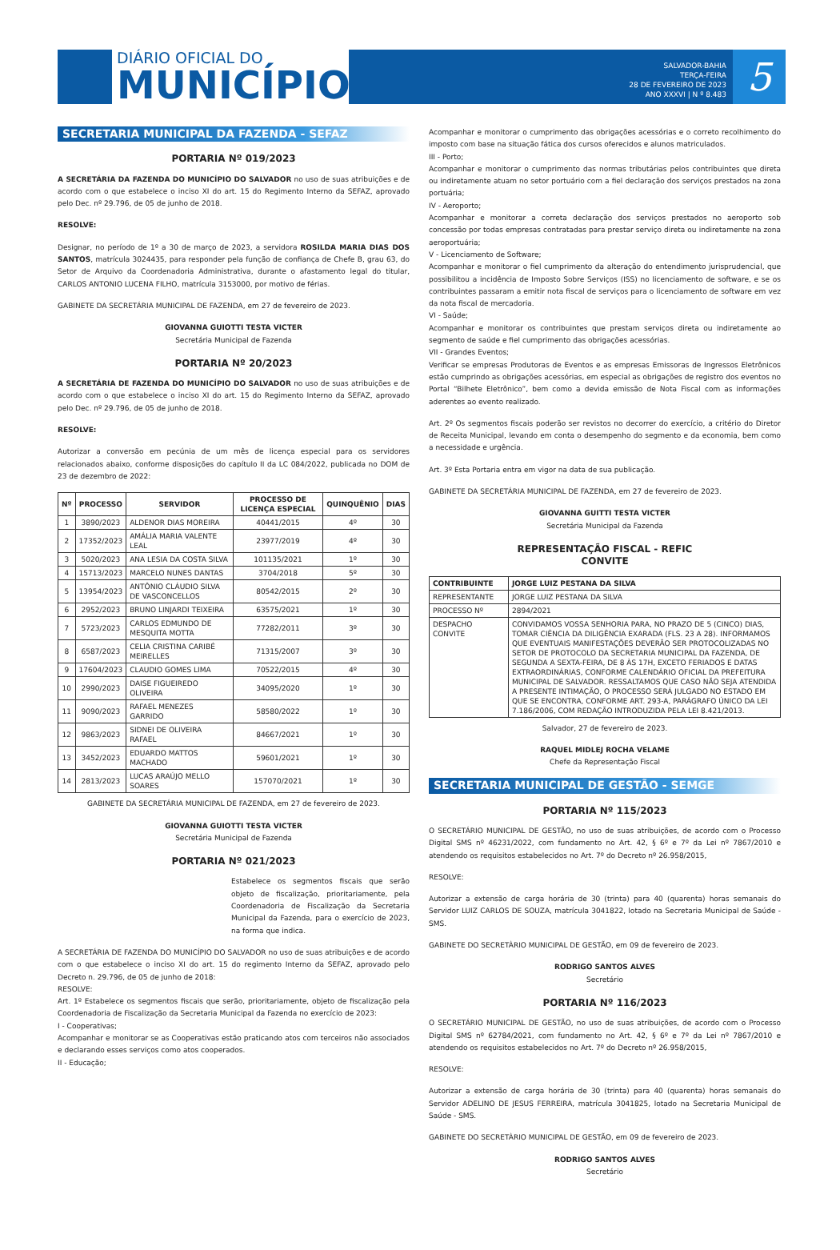DIÁRIO OFICIAL DO
MUNICÍPIO
SALVADOR-BAHIA
TERÇA-FEIRA
28 DE FEVEREIRO DE 2023
ANO XXXVI | N º 8.483
5
SECRETARIA MUNICIPAL DA FAZENDA - SEFAZ
PORTARIA Nº 019/2023
A SECRETÁRIA DA FAZENDA DO MUNICÍPIO DO SALVADOR no uso de suas atribuições e de acordo com o que estabelece o inciso XI do art. 15 do Regimento Interno da SEFAZ, aprovado pelo Dec. nº 29.796, de 05 de junho de 2018.
RESOLVE:
Designar, no período de 1º a 30 de março de 2023, a servidora ROSILDA MARIA DIAS DOS SANTOS, matrícula 3024435, para responder pela função de confiança de Chefe B, grau 63, do Setor de Arquivo da Coordenadoria Administrativa, durante o afastamento legal do titular, CARLOS ANTONIO LUCENA FILHO, matrícula 3153000, por motivo de férias.
GABINETE DA SECRETÁRIA MUNICIPAL DE FAZENDA, em 27 de fevereiro de 2023.
GIOVANNA GUIOTTI TESTA VICTER
Secretária Municipal de Fazenda
PORTARIA Nº 20/2023
A SECRETÁRIA DE FAZENDA DO MUNICÍPIO DO SALVADOR no uso de suas atribuições e de acordo com o que estabelece o inciso XI do art. 15 do Regimento Interno da SEFAZ, aprovado pelo Dec. nº 29.796, de 05 de junho de 2018.
RESOLVE:
Autorizar a conversão em pecúnia de um mês de licença especial para os servidores relacionados abaixo, conforme disposições do capítulo II da LC 084/2022, publicada no DOM de 23 de dezembro de 2022:
| Nº | PROCESSO | SERVIDOR | PROCESSO DE LICENÇA ESPECIAL | QUINQUÊNIO | DIAS |
| --- | --- | --- | --- | --- | --- |
| 1 | 3890/2023 | ALDENOR DIAS MOREIRA | 40441/2015 | 4º | 30 |
| 2 | 17352/2023 | AMÁLIA MARIA VALENTE LEAL | 23977/2019 | 4º | 30 |
| 3 | 5020/2023 | ANA LESIA DA COSTA SILVA | 101135/2021 | 1º | 30 |
| 4 | 15713/2023 | MARCELO NUNES DANTAS | 3704/2018 | 5º | 30 |
| 5 | 13954/2023 | ANTÔNIO CLÁUDIO SILVA DE VASCONCELLOS | 80542/2015 | 2º | 30 |
| 6 | 2952/2023 | BRUNO LINJARDI TEIXEIRA | 63575/2021 | 1º | 30 |
| 7 | 5723/2023 | CARLOS EDMUNDO DE MESQUITA MOTTA | 77282/2011 | 3º | 30 |
| 8 | 6587/2023 | CELIA CRISTINA CARIBÉ MEIRELLES | 71315/2007 | 3º | 30 |
| 9 | 17604/2023 | CLAUDIO GOMES LIMA | 70522/2015 | 4º | 30 |
| 10 | 2990/2023 | DAISE FIGUEIREDO OLIVEIRA | 34095/2020 | 1º | 30 |
| 11 | 9090/2023 | RAFAEL MENEZES GARRIDO | 58580/2022 | 1º | 30 |
| 12 | 9863/2023 | SIDNEI DE OLIVEIRA RAFAEL | 84667/2021 | 1º | 30 |
| 13 | 3452/2023 | EDUARDO MATTOS MACHADO | 59601/2021 | 1º | 30 |
| 14 | 2813/2023 | LUCAS ARAÚJO MELLO SOARES | 157070/2021 | 1º | 30 |
GABINETE DA SECRETÁRIA MUNICIPAL DE FAZENDA, em 27 de fevereiro de 2023.
GIOVANNA GUIOTTI TESTA VICTER
Secretária Municipal de Fazenda
PORTARIA Nº 021/2023
Estabelece os segmentos fiscais que serão objeto de fiscalização, prioritariamente, pela Coordenadoria de Fiscalização da Secretaria Municipal da Fazenda, para o exercício de 2023, na forma que indica.
A SECRETÁRIA DE FAZENDA DO MUNICÍPIO DO SALVADOR no uso de suas atribuições e de acordo com o que estabelece o inciso XI do art. 15 do regimento Interno da SEFAZ, aprovado pelo Decreto n. 29.796, de 05 de junho de 2018:
RESOLVE:
Art. 1º Estabelece os segmentos fiscais que serão, prioritariamente, objeto de fiscalização pela Coordenadoria de Fiscalização da Secretaria Municipal da Fazenda no exercício de 2023:
I - Cooperativas;
Acompanhar e monitorar se as Cooperativas estão praticando atos com terceiros não associados e declarando esses serviços como atos cooperados.
II - Educação;
Acompanhar e monitorar o cumprimento das obrigações acessórias e o correto recolhimento do imposto com base na situação fática dos cursos oferecidos e alunos matriculados.
III - Porto;
Acompanhar e monitorar o cumprimento das normas tributárias pelos contribuintes que direta ou indiretamente atuam no setor portuário com a fiel declaração dos serviços prestados na zona portuária;
IV - Aeroporto;
Acompanhar e monitorar a correta declaração dos serviços prestados no aeroporto sob concessão por todas empresas contratadas para prestar serviço direta ou indiretamente na zona aeroportuária;
V - Licenciamento de Software;
Acompanhar e monitorar o fiel cumprimento da alteração do entendimento jurisprudencial, que possibilitou a incidência de Imposto Sobre Serviços (ISS) no licenciamento de software, e se os contribuintes passaram a emitir nota fiscal de serviços para o licenciamento de software em vez da nota fiscal de mercadoria.
VI - Saúde;
Acompanhar e monitorar os contribuintes que prestam serviços direta ou indiretamente ao segmento de saúde e fiel cumprimento das obrigações acessórias.
VII - Grandes Eventos;
Verificar se empresas Produtoras de Eventos e as empresas Emissoras de Ingressos Eletrônicos estão cumprindo as obrigações acessórias, em especial as obrigações de registro dos eventos no Portal “Bilhete Eletrônico”, bem como a devida emissão de Nota Fiscal com as informações aderentes ao evento realizado.
Art. 2º Os segmentos fiscais poderão ser revistos no decorrer do exercício, a critério do Diretor de Receita Municipal, levando em conta o desempenho do segmento e da economia, bem como a necessidade e urgência.
Art. 3º Esta Portaria entra em vigor na data de sua publicação.
GABINETE DA SECRETÁRIA MUNICIPAL DE FAZENDA, em 27 de fevereiro de 2023.
GIOVANNA GUITTI TESTA VICTER
Secretária Municipal da Fazenda
REPRESENTAÇÃO FISCAL - REFIC
CONVITE
| CONTRIBUINTE | JORGE LUIZ PESTANA DA SILVA |
| --- | --- |
| REPRESENTANTE | JORGE LUIZ PESTANA DA SILVA |
| PROCESSO Nº | 2894/2021 |
| DESPACHO CONVITE | CONVIDAMOS VOSSA SENHORIA PARA, NO PRAZO DE 5 (CINCO) DIAS, TOMAR CIÊNCIA DA DILIGÊNCIA EXARADA (FLS. 23 A 28). INFORMAMOS QUE EVENTUAIS MANIFESTAÇÕES DEVERÃO SER PROTOCOLIZADAS NO SETOR DE PROTOCOLO DA SECRETARIA MUNICIPAL DA FAZENDA, DE SEGUNDA A SEXTA-FEIRA, DE 8 ÀS 17H, EXCETO FERIADOS E DATAS EXTRAORDINÁRIAS, CONFORME CALENDÁRIO OFICIAL DA PREFEITURA MUNICIPAL DE SALVADOR. RESSALTAMOS QUE CASO NÃO SEJA ATENDIDA A PRESENTE INTIMAÇÃO, O PROCESSO SERÁ JULGADO NO ESTADO EM QUE SE ENCONTRA, CONFORME ART. 293-A, PARÁGRAFO ÚNICO DA LEI 7.186/2006, COM REDAÇÃO INTRODUZIDA PELA LEI 8.421/2013. |
Salvador, 27 de fevereiro de 2023.
RAQUEL MIDLEJ ROCHA VELAME
Chefe da Representação Fiscal
SECRETARIA MUNICIPAL DE GESTÃO - SEMGE
PORTARIA Nº 115/2023
O SECRETÁRIO MUNICIPAL DE GESTÃO, no uso de suas atribuições, de acordo com o Processo Digital SMS nº 46231/2022, com fundamento no Art. 42, § 6º e 7º da Lei nº 7867/2010 e atendendo os requisitos estabelecidos no Art. 7º do Decreto nº 26.958/2015,
RESOLVE:
Autorizar a extensão de carga horária de 30 (trinta) para 40 (quarenta) horas semanais do Servidor LUIZ CARLOS DE SOUZA, matrícula 3041822, lotado na Secretaria Municipal de Saúde - SMS.
GABINETE DO SECRETÀRIO MUNICIPAL DE GESTÃO, em 09 de fevereiro de 2023.
RODRIGO SANTOS ALVES
Secretário
PORTARIA Nº 116/2023
O SECRETÁRIO MUNICIPAL DE GESTÃO, no uso de suas atribuições, de acordo com o Processo Digital SMS nº 62784/2021, com fundamento no Art. 42, § 6º e 7º da Lei nº 7867/2010 e atendendo os requisitos estabelecidos no Art. 7º do Decreto nº 26.958/2015,
RESOLVE:
Autorizar a extensão de carga horária de 30 (trinta) para 40 (quarenta) horas semanais do Servidor ADELINO DE JESUS FERREIRA, matrícula 3041825, lotado na Secretaria Municipal de Saúde - SMS.
GABINETE DO SECRETÀRIO MUNICIPAL DE GESTÃO, em 09 de fevereiro de 2023.
RODRIGO SANTOS ALVES
Secretário